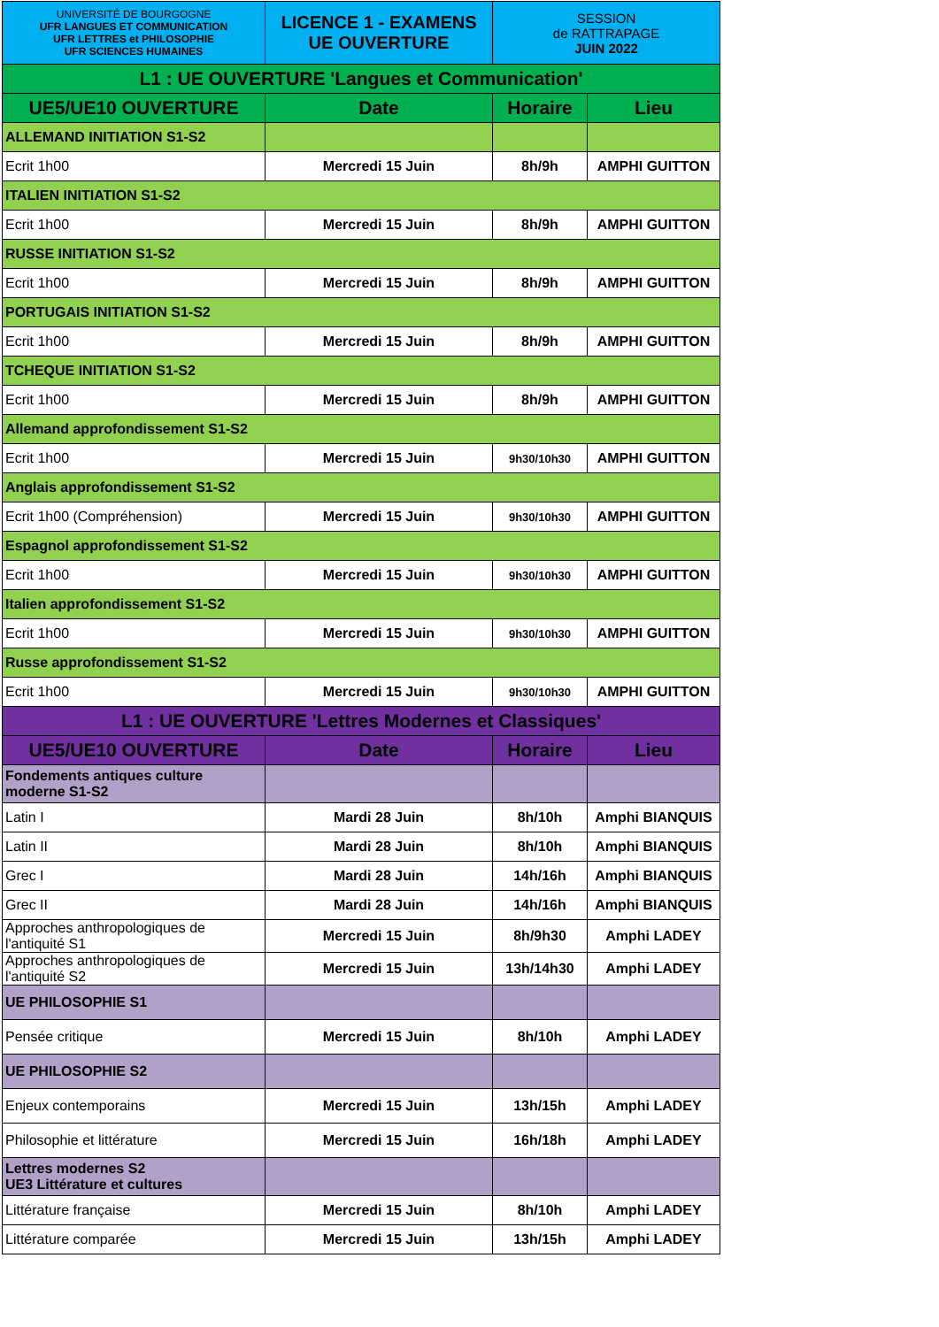| UNIVERSITÉ DE BOURGOGNE UFR LANGUES ET COMMUNICATION UFR LETTRES et PHILOSOPHIE UFR SCIENCES HUMAINES | LICENCE 1 - EXAMENS UE OUVERTURE | SESSION de RATTRAPAGE JUIN 2022 | |
| L1 : UE OUVERTURE 'Langues et Communication' | | | |
| UE5/UE10 OUVERTURE | Date | Horaire | Lieu |
| ALLEMAND INITIATION S1-S2 | | | |
| Ecrit 1h00 | Mercredi 15 Juin | 8h/9h | AMPHI GUITTON |
| ITALIEN INITIATION S1-S2 | | | |
| Ecrit 1h00 | Mercredi 15 Juin | 8h/9h | AMPHI GUITTON |
| RUSSE INITIATION S1-S2 | | | |
| Ecrit 1h00 | Mercredi 15 Juin | 8h/9h | AMPHI GUITTON |
| PORTUGAIS INITIATION S1-S2 | | | |
| Ecrit 1h00 | Mercredi 15 Juin | 8h/9h | AMPHI GUITTON |
| TCHEQUE INITIATION S1-S2 | | | |
| Ecrit 1h00 | Mercredi 15 Juin | 8h/9h | AMPHI GUITTON |
| Allemand approfondissement S1-S2 | | | |
| Ecrit 1h00 | Mercredi 15 Juin | 9h30/10h30 | AMPHI GUITTON |
| Anglais approfondissement S1-S2 | | | |
| Ecrit 1h00 (Compréhension) | Mercredi 15 Juin | 9h30/10h30 | AMPHI GUITTON |
| Espagnol approfondissement S1-S2 | | | |
| Ecrit 1h00 | Mercredi 15 Juin | 9h30/10h30 | AMPHI GUITTON |
| Italien approfondissement S1-S2 | | | |
| Ecrit 1h00 | Mercredi 15 Juin | 9h30/10h30 | AMPHI GUITTON |
| Russe approfondissement S1-S2 | | | |
| Ecrit 1h00 | Mercredi 15 Juin | 9h30/10h30 | AMPHI GUITTON |
| L1 : UE OUVERTURE 'Lettres Modernes et Classiques' | | | |
| UE5/UE10 OUVERTURE | Date | Horaire | Lieu |
| Fondements antiques culture moderne S1-S2 | | | |
| Latin I | Mardi 28 Juin | 8h/10h | Amphi BIANQUIS |
| Latin II | Mardi 28 Juin | 8h/10h | Amphi BIANQUIS |
| Grec I | Mardi 28 Juin | 14h/16h | Amphi BIANQUIS |
| Grec II | Mardi 28 Juin | 14h/16h | Amphi BIANQUIS |
| Approches anthropologiques de l'antiquité S1 | Mercredi 15 Juin | 8h/9h30 | Amphi LADEY |
| Approches anthropologiques de l'antiquité S2 | Mercredi 15 Juin | 13h/14h30 | Amphi LADEY |
| UE PHILOSOPHIE S1 | | | |
| Pensée critique | Mercredi 15 Juin | 8h/10h | Amphi LADEY |
| UE PHILOSOPHIE S2 | | | |
| Enjeux contemporains | Mercredi 15 Juin | 13h/15h | Amphi LADEY |
| Philosophie et littérature | Mercredi 15 Juin | 16h/18h | Amphi LADEY |
| Lettres modernes S2 UE3 Littérature et cultures | | | |
| Littérature française | Mercredi 15 Juin | 8h/10h | Amphi LADEY |
| Littérature comparée | Mercredi 15 Juin | 13h/15h | Amphi LADEY |